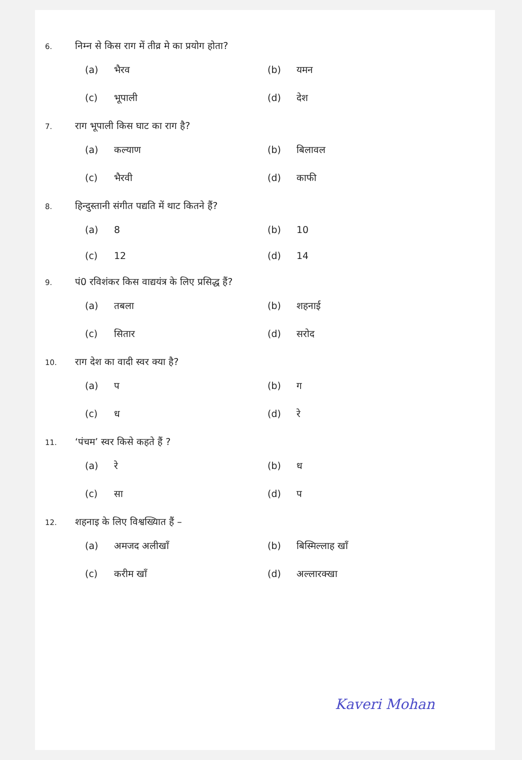6.
निम्न से किस राग में तीव्र मे का प्रयोग होता?
(a) भैरव
(b) यमन
(c) भूपाली
(d) देश
7.
राग भूपाली किस घाट का राग है?
(a) कल्याण
(b) बिलावल
(c) भैरवी
(d) काफी
8.
हिन्दुस्तानी संगीत पद्यति में थाट कितने हैं?
(a) 8
(b) 10
(c) 12
(d) 14
9.
पं0 रविशंकर किस वाद्ययंत्र के लिए प्रसिद्ध हैं?
(a) तबला
(b) शहनाई
(c) सितार
(d) सरोद
10.
राग देश का वादी स्वर क्या है?
(a) प
(b) ग
(c) ध
(d) रे
11.
‘पंचम’ स्वर किसे कहते हैं ?
(a) रे
(b) ध
(c) सा
(d) प
12.
शहनाइ के लिए विश्वख्यिात हैं –
(a) अमजद अलीखाँ
(b) बिस्मिल्लाह खाँ
(c) करीम खाँ
(d) अल्लारक्खा
Kaveri Mohan